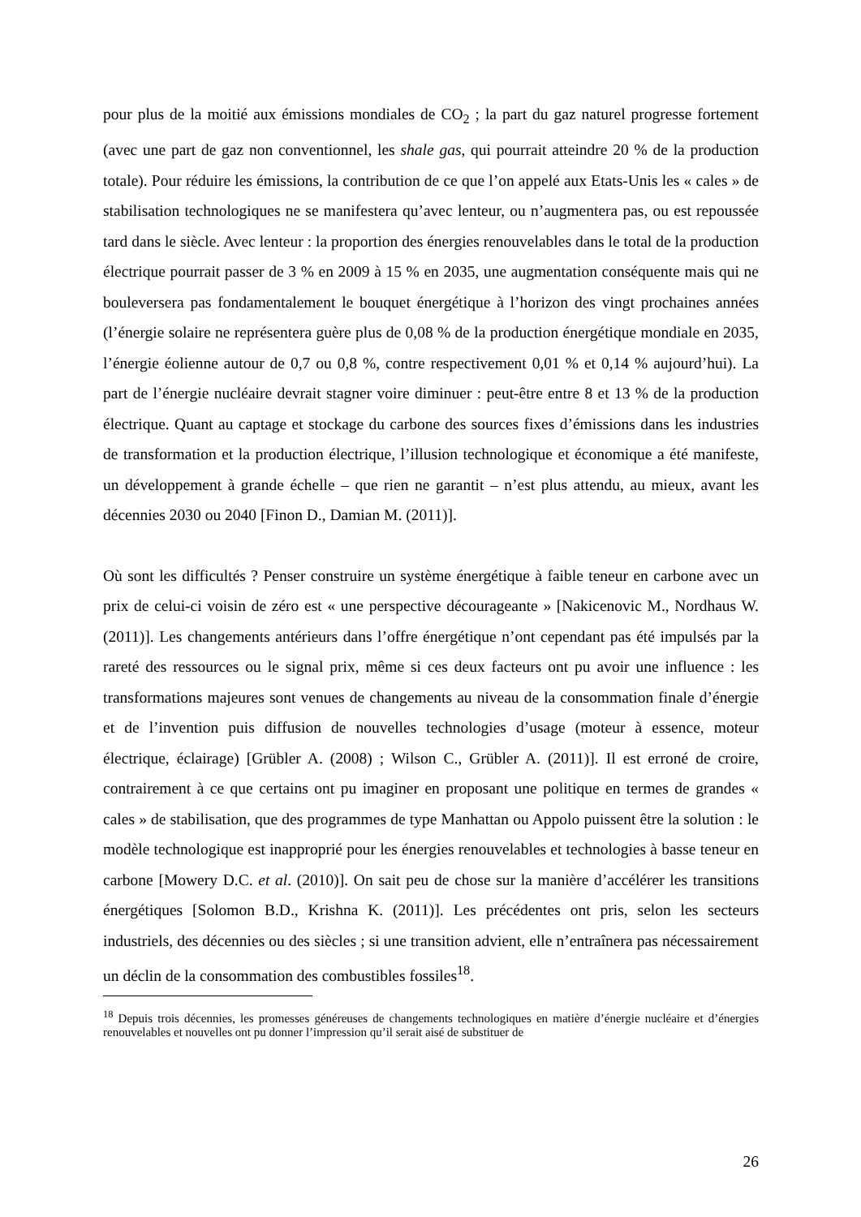pour plus de la moitié aux émissions mondiales de CO<sub>2</sub> ; la part du gaz naturel progresse fortement (avec une part de gaz non conventionnel, les shale gas, qui pourrait atteindre 20 % de la production totale). Pour réduire les émissions, la contribution de ce que l’on appelé aux Etats-Unis les « cales » de stabilisation technologiques ne se manifestera qu’avec lenteur, ou n’augmentera pas, ou est repoussée tard dans le siècle. Avec lenteur : la proportion des énergies renouvelables dans le total de la production électrique pourrait passer de 3 % en 2009 à 15 % en 2035, une augmentation conséquente mais qui ne bouleversera pas fondamentalement le bouquet énergétique à l’horizon des vingt prochaines années (l’énergie solaire ne représentera guère plus de 0,08 % de la production énergétique mondiale en 2035, l’énergie éolienne autour de 0,7 ou 0,8 %, contre respectivement 0,01 % et 0,14 % aujourd’hui). La part de l’énergie nucléaire devrait stagner voire diminuer : peut-être entre 8 et 13 % de la production électrique. Quant au captage et stockage du carbone des sources fixes d’émissions dans les industries de transformation et la production électrique, l’illusion technologique et économique a été manifeste, un développement à grande échelle – que rien ne garantit – n’est plus attendu, au mieux, avant les décennies 2030 ou 2040 [Finon D., Damian M. (2011)].
Où sont les difficultés ? Penser construire un système énergétique à faible teneur en carbone avec un prix de celui-ci voisin de zéro est « une perspective décourageante » [Nakicenovic M., Nordhaus W. (2011)]. Les changements antérieurs dans l’offre énergétique n’ont cependant pas été impulsés par la rareté des ressources ou le signal prix, même si ces deux facteurs ont pu avoir une influence : les transformations majeures sont venues de changements au niveau de la consommation finale d’énergie et de l’invention puis diffusion de nouvelles technologies d’usage (moteur à essence, moteur électrique, éclairage) [Grübler A. (2008) ; Wilson C., Grübler A. (2011)]. Il est erroné de croire, contrairement à ce que certains ont pu imaginer en proposant une politique en termes de grandes « cales » de stabilisation, que des programmes de type Manhattan ou Appolo puissent être la solution : le modèle technologique est inapproprié pour les énergies renouvelables et technologies à basse teneur en carbone [Mowery D.C. et al. (2010)]. On sait peu de chose sur la manière d’accélérer les transitions énergétiques [Solomon B.D., Krishna K. (2011)]. Les précédentes ont pris, selon les secteurs industriels, des décennies ou des siècles ; si une transition advient, elle n’entraînera pas nécessairement un déclin de la consommation des combustibles fossiles<sup>18</sup>.
<sup>18</sup> Depuis trois décennies, les promesses généreuses de changements technologiques en matière d’énergie nucléaire et d’énergies renouvelables et nouvelles ont pu donner l’impression qu’il serait aisé de substituer de
26